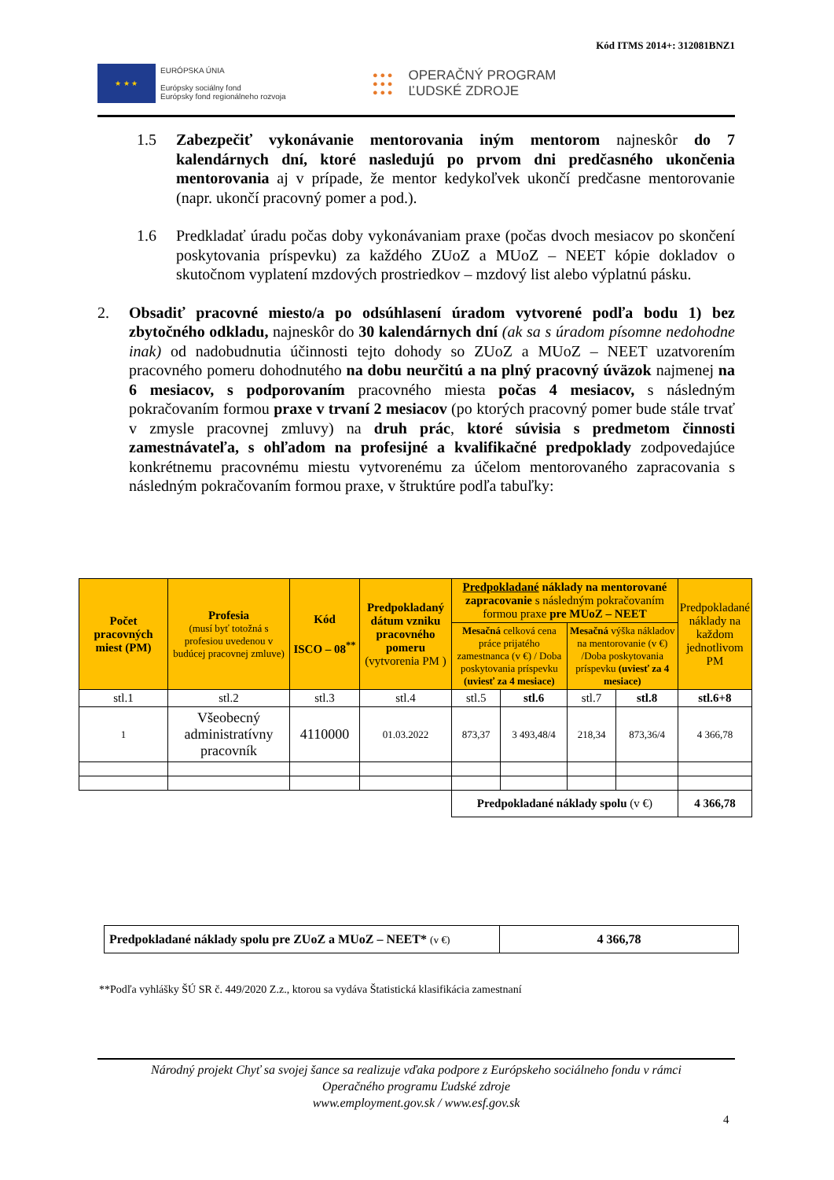Kód ITMS 2014+: 312081BNZ1
★ ★ ★
EURÓPSKA ÚNIA
Európsky sociálny fond
Európsky fond regionálneho rozvoja
● ● ●
● ● ●
● ● ●
OPERAČNÝ PROGRAM
ĽUDSKÉ ZDROJE
1.5 Zabezpečiť vykonávanie mentorovania iným mentorom najneskôr do 7 kalendárnych dní, ktoré nasledujú po prvom dni predčasného ukončenia mentorovania aj v prípade, že mentor kedykoľvek ukončí predčasne mentorovanie (napr. ukončí pracovný pomer a pod.).
1.6 Predkladať úradu počas doby vykonávaniam praxe (počas dvoch mesiacov po skončení poskytovania príspevku) za každého ZUoZ a MUoZ – NEET kópie dokladov o skutočnom vyplatení mzdových prostriedkov – mzdový list alebo výplatnú pásku.
2. Obsadiť pracovné miesto/a po odsúhlasení úradom vytvorené podľa bodu 1) bez zbytočného odkladu, najneskôr do 30 kalendárnych dní (ak sa s úradom písomne nedohodne inak) od nadobudnutia účinnosti tejto dohody so ZUoZ a MUoZ – NEET uzatvorením pracovného pomeru dohodnutého na dobu neurčitú a na plný pracovný úväzok najmenej na 6 mesiacov, s podporovaním pracovného miesta počas 4 mesiacov, s následným pokračovaním formou praxe v trvaní 2 mesiacov (po ktorých pracovný pomer bude stále trvať v zmysle pracovnej zmluvy) na druh prác, ktoré súvisia s predmetom činnosti zamestnávateľa, s ohľadom na profesijné a kvalifikačné predpoklady zodpovedajúce konkrétnemu pracovnému miestu vytvorenému za účelom mentorovaného zapracovania s následným pokračovaním formou praxe, v štruktúre podľa tabuľky:
| Počet pracovných miest (PM) | Profesia (musí byť totožná s profesiou uvedenou v budúcej pracovnej zmluve) | Kód ISCO – 08<sup>**</sup> | Predpokladaný dátum vzniku pracovného pomeru (vytvorenia PM ) | Predpokladané náklady na mentorované zapracovanie s následným pokračovaním formou praxe pre MUoZ – NEET | | | | Predpokladané náklady na každom jednotlivom PM |
| --- | --- | --- | --- | --- | --- | --- | --- | --- |
| | | | | Mesačná celková cena práce prijatého zamestnanca (v €) / Doba poskytovania príspevku (uviesť za 4 mesiace) | | Mesačná výška nákladov na mentorovanie (v €) /Doba poskytovania príspevku (uviesť za 4 mesiace) | | |
| stl.1 | stl.2 | stl.3 | stl.4 | stl.5 | stl.6 | stl.7 | stl.8 | stl.6+8 |
| 1 | Všeobecný administratívny pracovník | 4110000 | 01.03.2022 | 873,37 | 3 493,48/4 | 218,34 | 873,36/4 | 4 366,78 |
| | | | | Predpokladané náklady spolu (v €) | | | | 4 366,78 |
| Predpokladané náklady spolu pre ZUoZ a MUoZ – NEET* (v €) | 4 366,78 |
**Podľa vyhlášky ŠÚ SR č. 449/2020 Z.z., ktorou sa vydáva Štatistická klasifikácia zamestnaní
Národný projekt Chyť sa svojej šance sa realizuje vďaka podpore z Európskeho sociálneho fondu v rámci
Operačného programu Ľudské zdroje
www.employment.gov.sk / www.esf.gov.sk
4